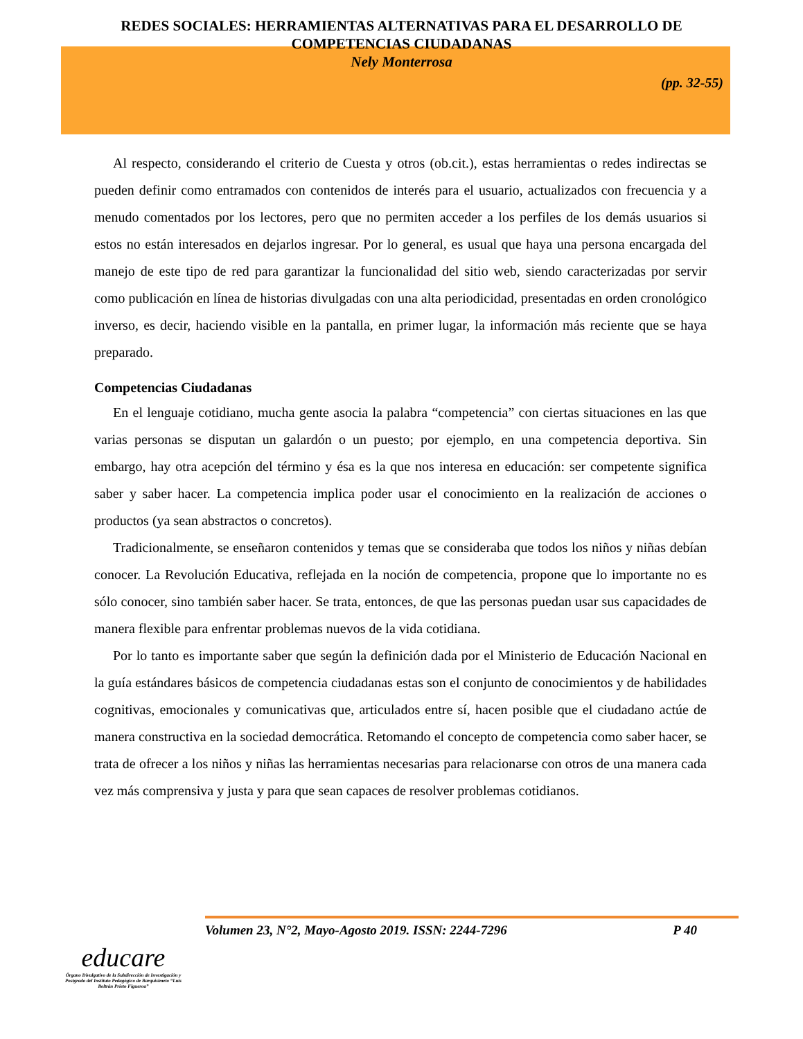REDES SOCIALES: HERRAMIENTAS ALTERNATIVAS PARA EL DESARROLLO DE
COMPETENCIAS CIUDADANAS
Nely Monterrosa
(pp. 32-55)
Al respecto, considerando el criterio de Cuesta y otros (ob.cit.), estas herramientas o redes indirectas se pueden definir como entramados con contenidos de interés para el usuario, actualizados con frecuencia y a menudo comentados por los lectores, pero que no permiten acceder a los perfiles de los demás usuarios si estos no están interesados en dejarlos ingresar. Por lo general, es usual que haya una persona encargada del manejo de este tipo de red para garantizar la funcionalidad del sitio web, siendo caracterizadas por servir como publicación en línea de historias divulgadas con una alta periodicidad, presentadas en orden cronológico inverso, es decir, haciendo visible en la pantalla, en primer lugar, la información más reciente que se haya preparado.
Competencias Ciudadanas
En el lenguaje cotidiano, mucha gente asocia la palabra “competencia” con ciertas situaciones en las que varias personas se disputan un galardón o un puesto; por ejemplo, en una competencia deportiva. Sin embargo, hay otra acepción del término y ésa es la que nos interesa en educación: ser competente significa saber y saber hacer. La competencia implica poder usar el conocimiento en la realización de acciones o productos (ya sean abstractos o concretos).
Tradicionalmente, se enseñaron contenidos y temas que se consideraba que todos los niños y niñas debían conocer. La Revolución Educativa, reflejada en la noción de competencia, propone que lo importante no es sólo conocer, sino también saber hacer. Se trata, entonces, de que las personas puedan usar sus capacidades de manera flexible para enfrentar problemas nuevos de la vida cotidiana.
Por lo tanto es importante saber que según la definición dada por el Ministerio de Educación Nacional en la guía estándares básicos de competencia ciudadanas estas son el conjunto de conocimientos y de habilidades cognitivas, emocionales y comunicativas que, articulados entre sí, hacen posible que el ciudadano actúe de manera constructiva en la sociedad democrática. Retomando el concepto de competencia como saber hacer, se trata de ofrecer a los niños y niñas las herramientas necesarias para relacionarse con otros de una manera cada vez más comprensiva y justa y para que sean capaces de resolver problemas cotidianos.
Volumen 23, N°2, Mayo-Agosto 2019. ISSN: 2244-7296 P 40
educare
Órgano Divulgativo de la Subdirección de Investigación y Postgrado del Instituto Pedagógico de Barquisimeto “Luis Beltrán Prieto Figueroa”